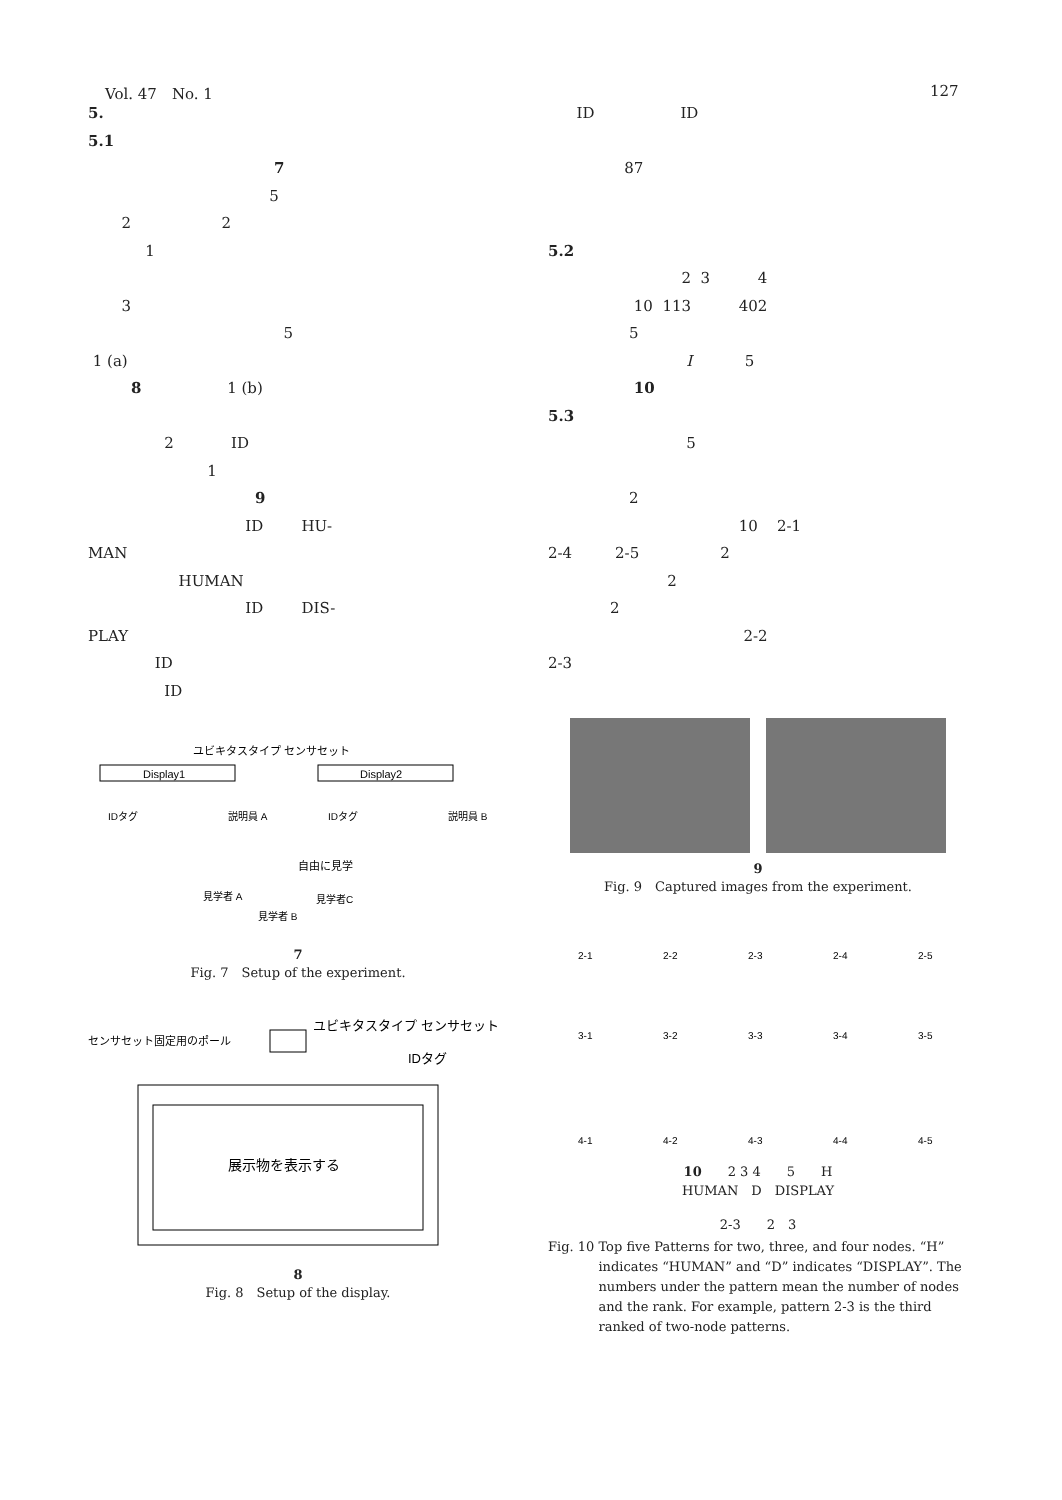Vol. 47　No. 1 127
5.
5.1
7
5
2 2
1
3
5
1 (a)
8 1 (b)
2 ID
1
9
ID HU-
MAN
HUMAN
ID DIS-
PLAY
ID
ID
Display1
Display2
ユビキタスタイプ センサセット
IDタグ
IDタグ
説明員 A
説明員 B
自由に見学
見学者 A
見学者 B
見学者C
7
Fig. 7　Setup of the experiment.
センサセット固定用のポール
ユビキタスタイプ センサセット
IDタグ
展示物を表示する
8
Fig. 8　Setup of the display.
ID ID
87
5.2
2 3 4
10 113 402
5
I 5
10
5.3
5
2
10 2-1
2-4 2-5 2
2
2
2-2
2-3
9
Fig. 9　Captured images from the experiment.
2-1
2-2
2-3
2-4
2-5
3-1
3-2
3-3
3-4
3-5
4-1
4-2
4-3
4-4
4-5
10　　2 3 4　　5　　H
HUMAN　D　DISPLAY
2-3　　2　3
Fig. 10 Top five Patterns for two, three, and four nodes. “H” indicates “HUMAN” and “D” indicates “DISPLAY”. The numbers under the pattern mean the number of nodes and the rank. For example, pattern 2-3 is the third ranked of two-node patterns.